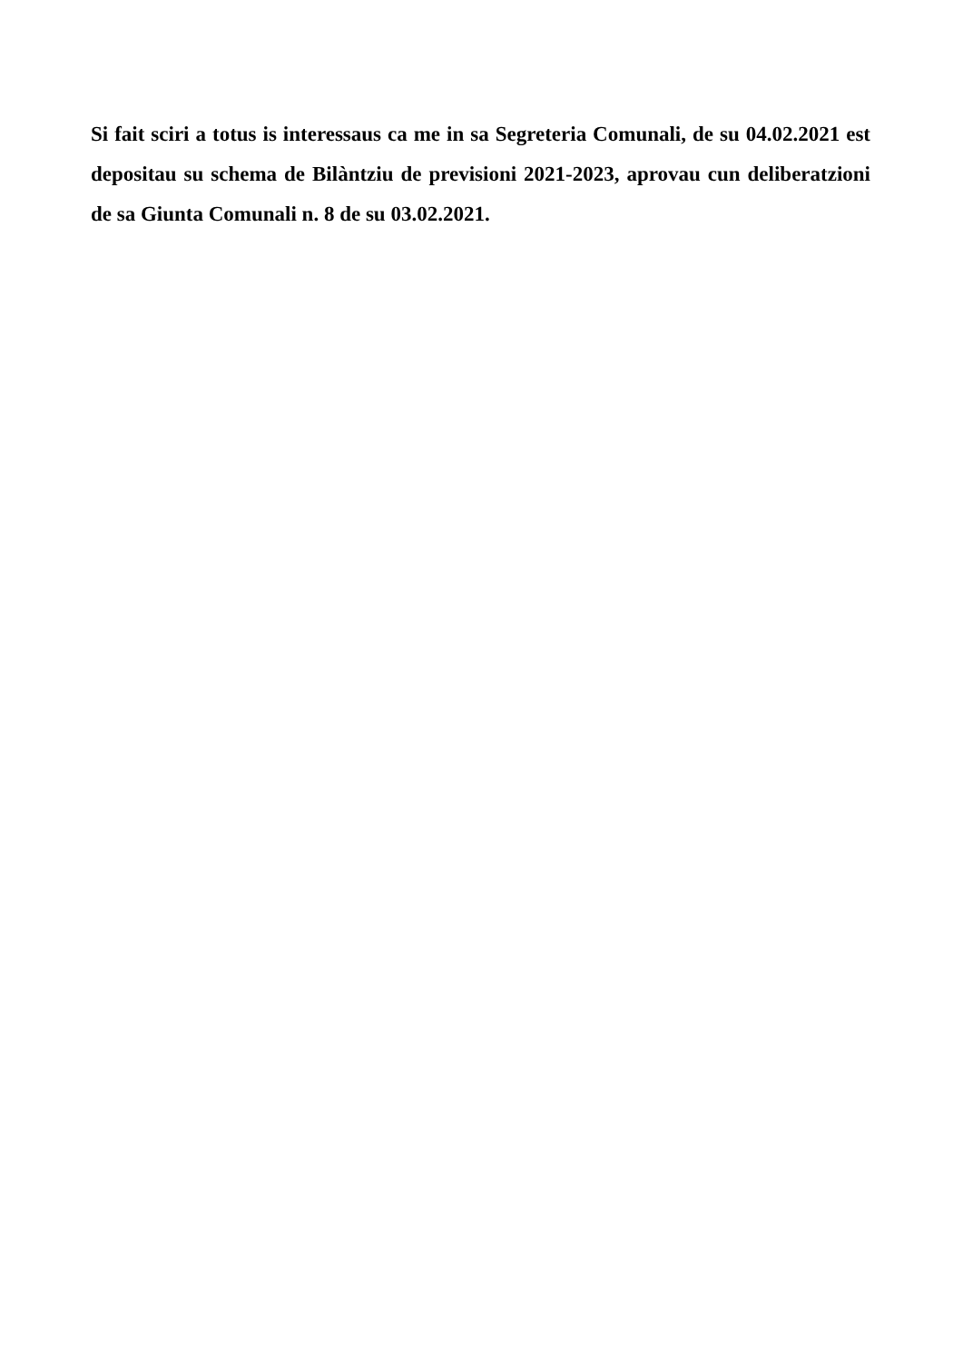Si fait sciri a totus is interessaus ca me in sa Segreteria Comunali, de su 04.02.2021 est depositau su schema de Bilàntziu de previsioni 2021-2023, aprovau cun deliberatzioni de sa Giunta Comunali n. 8 de su 03.02.2021.